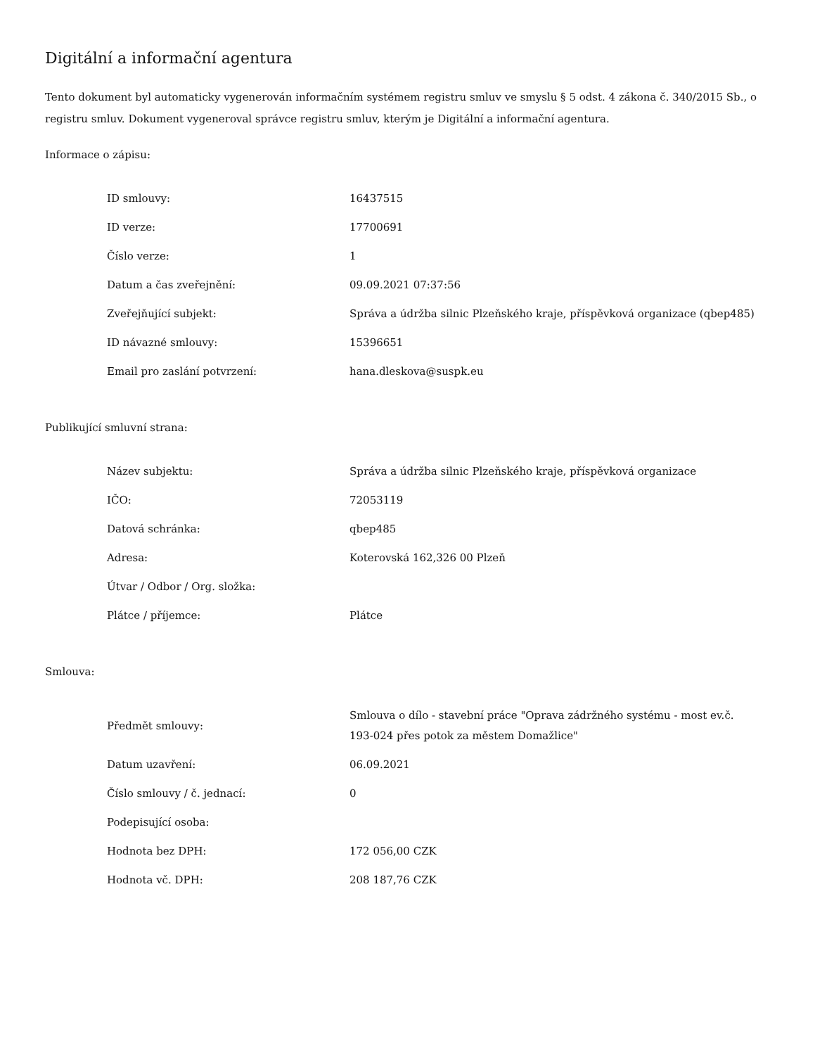Digitální a informační agentura
Tento dokument byl automaticky vygenerován informačním systémem registru smluv ve smyslu § 5 odst. 4 zákona č. 340/2015 Sb., o registru smluv. Dokument vygeneroval správce registru smluv, kterým je Digitální a informační agentura.
Informace o zápisu:
| ID smlouvy: | 16437515 |
| ID verze: | 17700691 |
| Číslo verze: | 1 |
| Datum a čas zveřejnění: | 09.09.2021 07:37:56 |
| Zveřejňující subjekt: | Správa a údržba silnic Plzeňského kraje, příspěvková organizace (qbep485) |
| ID návazné smlouvy: | 15396651 |
| Email pro zaslání potvrzení: | hana.dleskova@suspk.eu |
Publikující smluvní strana:
| Název subjektu: | Správa a údržba silnic Plzeňského kraje, příspěvková organizace |
| IČO: | 72053119 |
| Datová schránka: | qbep485 |
| Adresa: | Koterovská 162,326 00 Plzeň |
| Útvar / Odbor / Org. složka: | |
| Plátce / příjemce: | Plátce |
Smlouva:
| Předmět smlouvy: | Smlouva o dílo - stavební práce "Oprava zádržného systému - most ev.č. 193-024 přes potok za městem Domažlice" |
| Datum uzavření: | 06.09.2021 |
| Číslo smlouvy / č. jednací: | 0 |
| Podepisující osoba: | |
| Hodnota bez DPH: | 172 056,00 CZK |
| Hodnota vč. DPH: | 208 187,76 CZK |